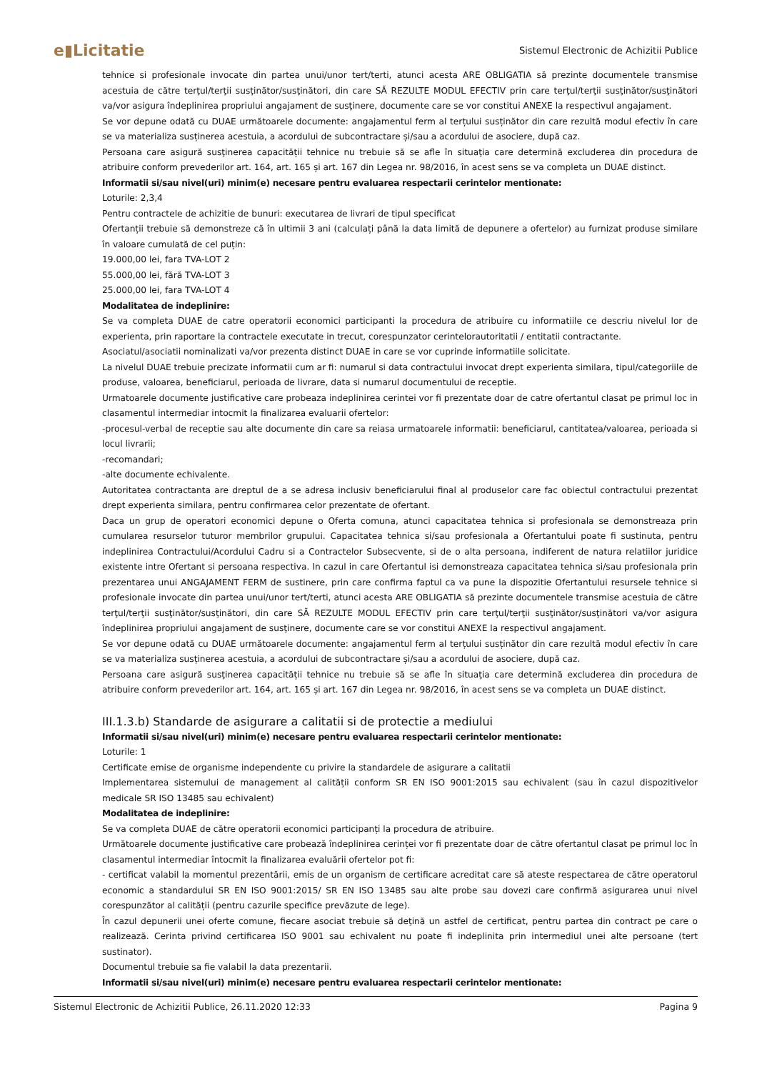e▮Licitatie
Sistemul Electronic de Achizitii Publice
tehnice si profesionale invocate din partea unui/unor tert/terti, atunci acesta ARE OBLIGATIA să prezinte documentele transmise acestuia de către terţul/terţii susţinător/susţinători, din care SĂ REZULTE MODUL EFECTIV prin care terţul/terţii susţinător/susţinători va/vor asigura îndeplinirea propriului angajament de susţinere, documente care se vor constitui ANEXE la respectivul angajament.
Se vor depune odată cu DUAE următoarele documente: angajamentul ferm al terțului susținător din care rezultă modul efectiv în care se va materializa susținerea acestuia, a acordului de subcontractare și/sau a acordului de asociere, după caz.
Persoana care asigură susţinerea capacității tehnice nu trebuie să se afle în situaţia care determină excluderea din procedura de atribuire conform prevederilor art. 164, art. 165 și art. 167 din Legea nr. 98/2016, în acest sens se va completa un DUAE distinct.
Informatii si/sau nivel(uri) minim(e) necesare pentru evaluarea respectarii cerintelor mentionate:
Loturile: 2,3,4
Pentru contractele de achizitie de bunuri: executarea de livrari de tipul specificat
Ofertanții trebuie să demonstreze că în ultimii 3 ani (calculați până la data limită de depunere a ofertelor) au furnizat produse similare în valoare cumulată de cel puțin:
19.000,00 lei, fara TVA-LOT 2
55.000,00 lei, fără TVA-LOT 3
25.000,00 lei, fara TVA-LOT 4
Modalitatea de indeplinire:
Se va completa DUAE de catre operatorii economici participanti la procedura de atribuire cu informatiile ce descriu nivelul lor de experienta, prin raportare la contractele executate in trecut, corespunzator cerintelorautoritatii / entitatii contractante.
Asociatul/asociatii nominalizati va/vor prezenta distinct DUAE in care se vor cuprinde informatiile solicitate.
La nivelul DUAE trebuie precizate informatii cum ar fi: numarul si data contractului invocat drept experienta similara, tipul/categoriile de produse, valoarea, beneficiarul, perioada de livrare, data si numarul documentului de receptie.
Urmatoarele documente justificative care probeaza indeplinirea cerintei vor fi prezentate doar de catre ofertantul clasat pe primul loc in clasamentul intermediar intocmit la finalizarea evaluarii ofertelor:
-procesul-verbal de receptie sau alte documente din care sa reiasa urmatoarele informatii: beneficiarul, cantitatea/valoarea, perioada si locul livrarii;
-recomandari;
-alte documente echivalente.
Autoritatea contractanta are dreptul de a se adresa inclusiv beneficiarului final al produselor care fac obiectul contractului prezentat drept experienta similara, pentru confirmarea celor prezentate de ofertant.
Daca un grup de operatori economici depune o Oferta comuna, atunci capacitatea tehnica si profesionala se demonstreaza prin cumularea resurselor tuturor membrilor grupului. Capacitatea tehnica si/sau profesionala a Ofertantului poate fi sustinuta, pentru indeplinirea Contractului/Acordului Cadru si a Contractelor Subsecvente, si de o alta persoana, indiferent de natura relatiilor juridice existente intre Ofertant si persoana respectiva. In cazul in care Ofertantul isi demonstreaza capacitatea tehnica si/sau profesionala prin prezentarea unui ANGAJAMENT FERM de sustinere, prin care confirma faptul ca va pune la dispozitie Ofertantului resursele tehnice si profesionale invocate din partea unui/unor tert/terti, atunci acesta ARE OBLIGATIA să prezinte documentele transmise acestuia de către terţul/terţii susţinător/susţinători, din care SĂ REZULTE MODUL EFECTIV prin care terţul/terţii susţinător/susţinători va/vor asigura îndeplinirea propriului angajament de susţinere, documente care se vor constitui ANEXE la respectivul angajament.
Se vor depune odată cu DUAE următoarele documente: angajamentul ferm al terțului susținător din care rezultă modul efectiv în care se va materializa susținerea acestuia, a acordului de subcontractare și/sau a acordului de asociere, după caz.
Persoana care asigură susţinerea capacității tehnice nu trebuie să se afle în situaţia care determină excluderea din procedura de atribuire conform prevederilor art. 164, art. 165 și art. 167 din Legea nr. 98/2016, în acest sens se va completa un DUAE distinct.
III.1.3.b) Standarde de asigurare a calitatii si de protectie a mediului
Informatii si/sau nivel(uri) minim(e) necesare pentru evaluarea respectarii cerintelor mentionate:
Loturile: 1
Certificate emise de organisme independente cu privire la standardele de asigurare a calitatii
Implementarea sistemului de management al calității conform SR EN ISO 9001:2015 sau echivalent (sau în cazul dispozitivelor medicale SR ISO 13485 sau echivalent)
Modalitatea de indeplinire:
Se va completa DUAE de către operatorii economici participanți la procedura de atribuire.
Următoarele documente justificative care probează îndeplinirea cerinței vor fi prezentate doar de către ofertantul clasat pe primul loc în clasamentul intermediar întocmit la finalizarea evaluării ofertelor pot fi:
- certificat valabil la momentul prezentării, emis de un organism de certificare acreditat care să ateste respectarea de către operatorul economic a standardului SR EN ISO 9001:2015/ SR EN ISO 13485 sau alte probe sau dovezi care confirmă asigurarea unui nivel corespunzător al calității (pentru cazurile specifice prevăzute de lege).
În cazul depunerii unei oferte comune, fiecare asociat trebuie să deţină un astfel de certificat, pentru partea din contract pe care o realizează. Cerinta privind certificarea ISO 9001 sau echivalent nu poate fi indeplinita prin intermediul unei alte persoane (tert sustinator).
Documentul trebuie sa fie valabil la data prezentarii.
Informatii si/sau nivel(uri) minim(e) necesare pentru evaluarea respectarii cerintelor mentionate:
Sistemul Electronic de Achizitii Publice, 26.11.2020 12:33 Pagina 9